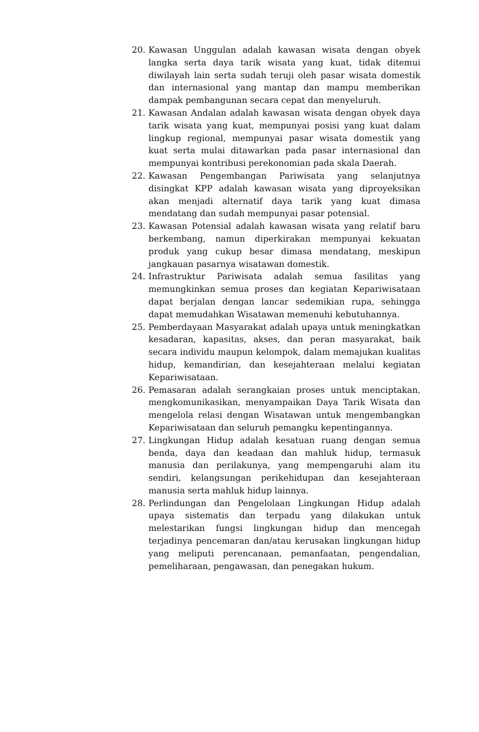20. Kawasan Unggulan adalah kawasan wisata dengan obyek langka serta daya tarik wisata yang kuat, tidak ditemui diwilayah lain serta sudah teruji oleh pasar wisata domestik dan internasional yang mantap dan mampu memberikan dampak pembangunan secara cepat dan menyeluruh.
21. Kawasan Andalan adalah kawasan wisata dengan obyek daya tarik wisata yang kuat, mempunyai posisi yang kuat dalam lingkup regional, mempunyai pasar wisata domestik yang kuat serta mulai ditawarkan pada pasar internasional dan mempunyai kontribusi perekonomian pada skala Daerah.
22. Kawasan Pengembangan Pariwisata yang selanjutnya disingkat KPP adalah kawasan wisata yang diproyeksikan akan menjadi alternatif daya tarik yang kuat dimasa mendatang dan sudah mempunyai pasar potensial.
23. Kawasan Potensial adalah kawasan wisata yang relatif baru berkembang, namun diperkirakan mempunyai kekuatan produk yang cukup besar dimasa mendatang, meskipun jangkauan pasarnya wisatawan domestik.
24. Infrastruktur Pariwisata adalah semua fasilitas yang memungkinkan semua proses dan kegiatan Kepariwisataan dapat berjalan dengan lancar sedemikian rupa, sehingga dapat memudahkan Wisatawan memenuhi kebutuhannya.
25. Pemberdayaan Masyarakat adalah upaya untuk meningkatkan kesadaran, kapasitas, akses, dan peran masyarakat, baik secara individu maupun kelompok, dalam memajukan kualitas hidup, kemandirian, dan kesejahteraan melalui kegiatan Kepariwisataan.
26. Pemasaran adalah serangkaian proses untuk menciptakan, mengkomunikasikan, menyampaikan Daya Tarik Wisata dan mengelola relasi dengan Wisatawan untuk mengembangkan Kepariwisataan dan seluruh pemangku kepentingannya.
27. Lingkungan Hidup adalah kesatuan ruang dengan semua benda, daya dan keadaan dan mahluk hidup, termasuk manusia dan perilakunya, yang mempengaruhi alam itu sendiri, kelangsungan perikehidupan dan kesejahteraan manusia serta mahluk hidup lainnya.
28. Perlindungan dan Pengelolaan Lingkungan Hidup adalah upaya sistematis dan terpadu yang dilakukan untuk melestarikan fungsi lingkungan hidup dan mencegah terjadinya pencemaran dan/atau kerusakan lingkungan hidup yang meliputi perencanaan, pemanfaatan, pengendalian, pemeliharaan, pengawasan, dan penegakan hukum.